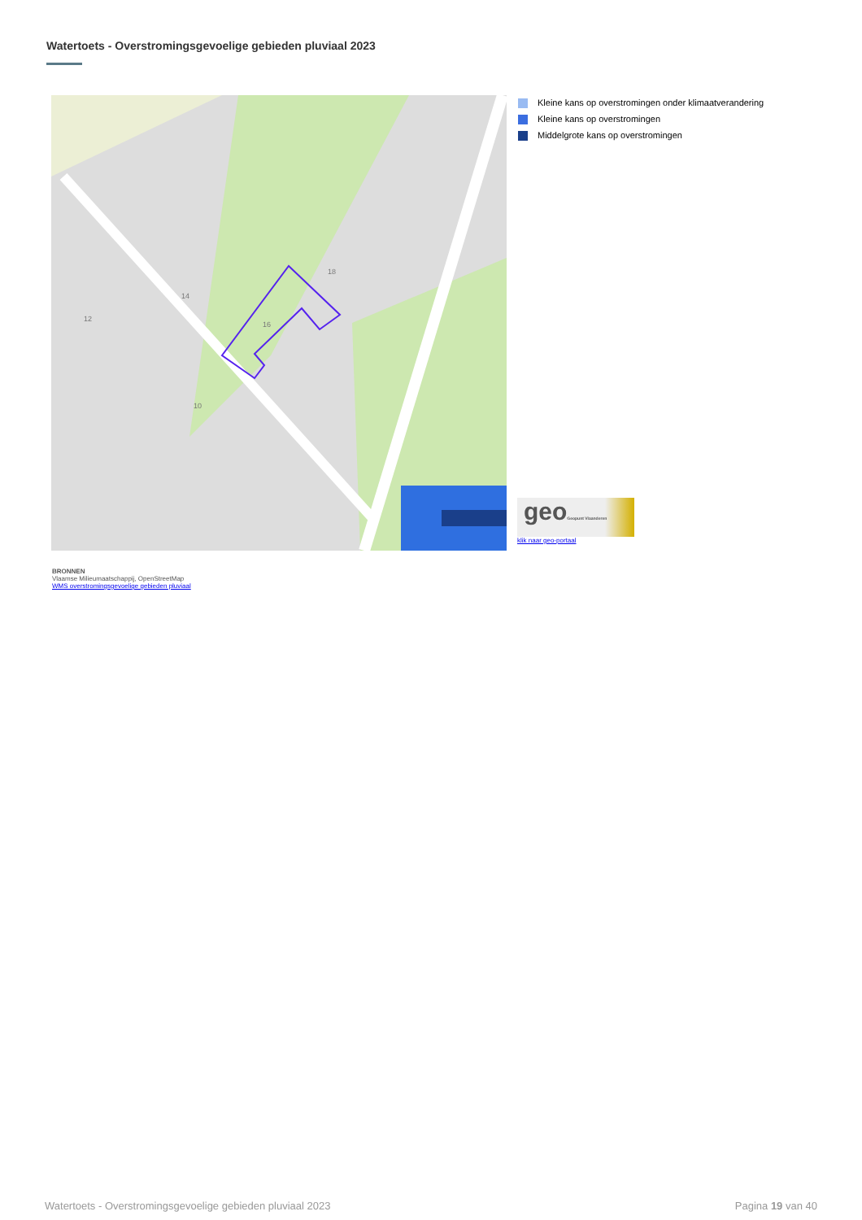Watertoets - Overstromingsgevoelige gebieden pluviaal 2023
14
18
16
10
12
Kleine kans op overstromingen onder klimaatverandering
Kleine kans op overstromingen
Middelgrote kans op overstromingen
geoGeopunt Vlaanderen
klik naar geo-portaal
BRONNEN
Vlaamse Milieumaatschappij, OpenStreetMap
WMS overstromingsgevoelige gebieden pluviaal
Watertoets - Overstromingsgevoelige gebieden pluviaal 2023 Pagina 19 van 40